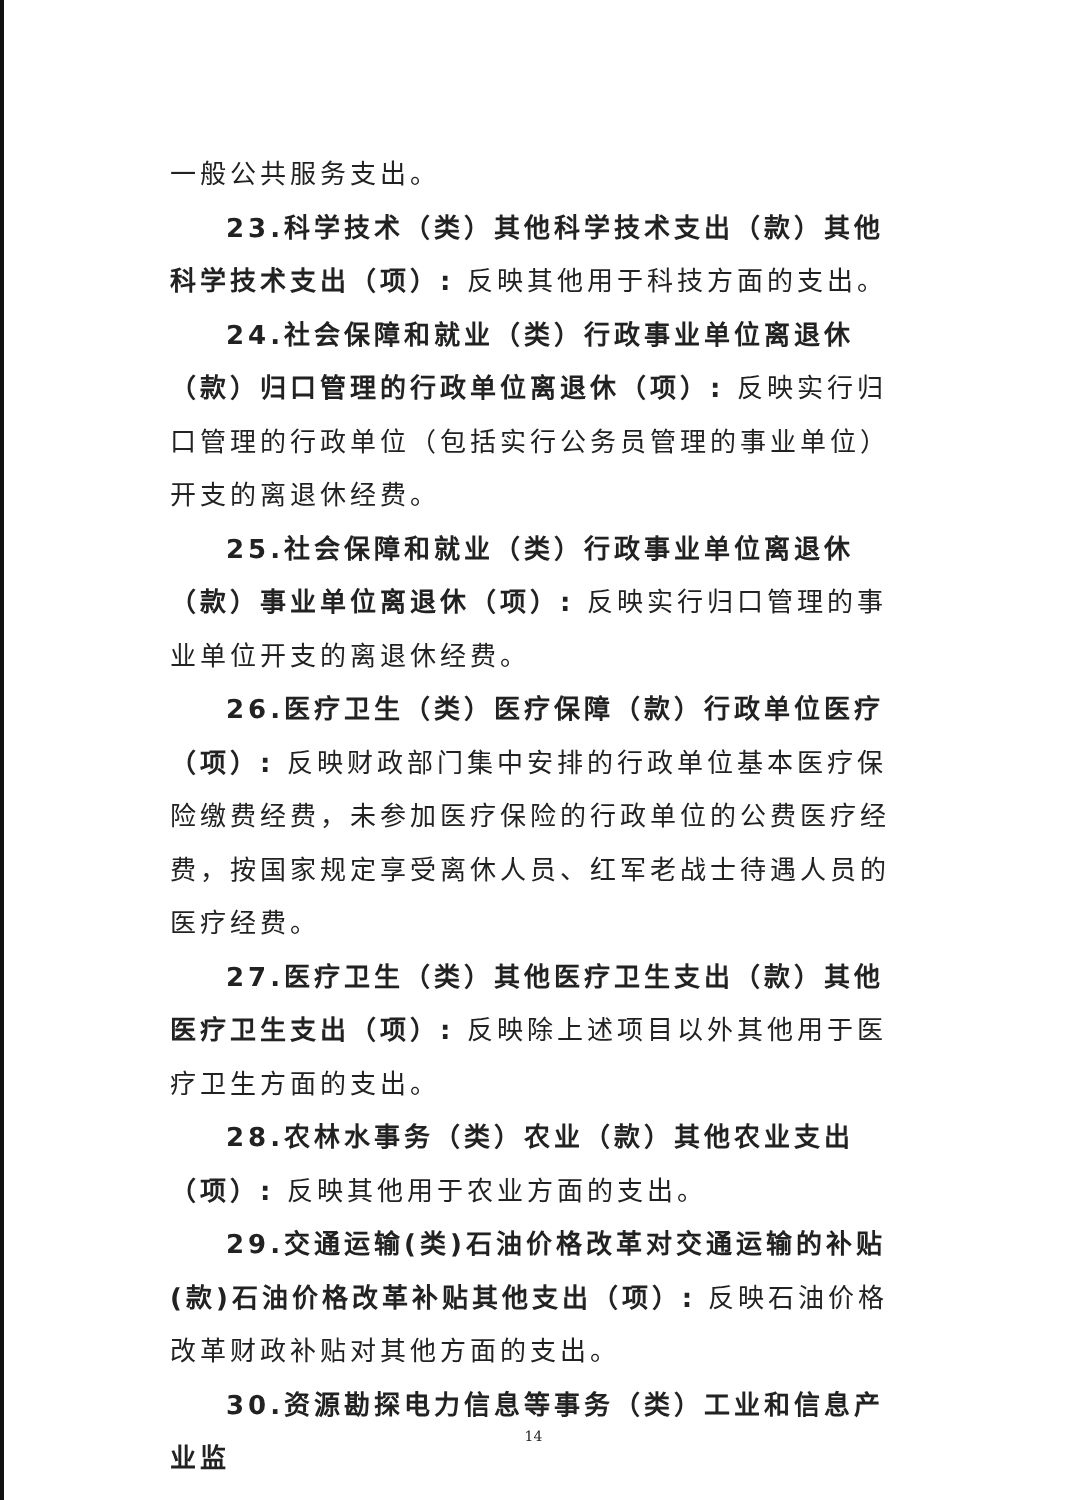一般公共服务支出。
23.科学技术（类）其他科学技术支出（款）其他科学技术支出（项）: 反映其他用于科技方面的支出。
24.社会保障和就业（类）行政事业单位离退休（款）归口管理的行政单位离退休（项）: 反映实行归口管理的行政单位（包括实行公务员管理的事业单位）开支的离退休经费。
25.社会保障和就业（类）行政事业单位离退休（款）事业单位离退休（项）: 反映实行归口管理的事业单位开支的离退休经费。
26.医疗卫生（类）医疗保障（款）行政单位医疗（项）: 反映财政部门集中安排的行政单位基本医疗保险缴费经费，未参加医疗保险的行政单位的公费医疗经费，按国家规定享受离休人员、红军老战士待遇人员的医疗经费。
27.医疗卫生（类）其他医疗卫生支出（款）其他医疗卫生支出（项）: 反映除上述项目以外其他用于医疗卫生方面的支出。
28.农林水事务（类）农业（款）其他农业支出（项）: 反映其他用于农业方面的支出。
29.交通运输(类)石油价格改革对交通运输的补贴(款)石油价格改革补贴其他支出（项）: 反映石油价格改革财政补贴对其他方面的支出。
30.资源勘探电力信息等事务（类）工业和信息产业监
14